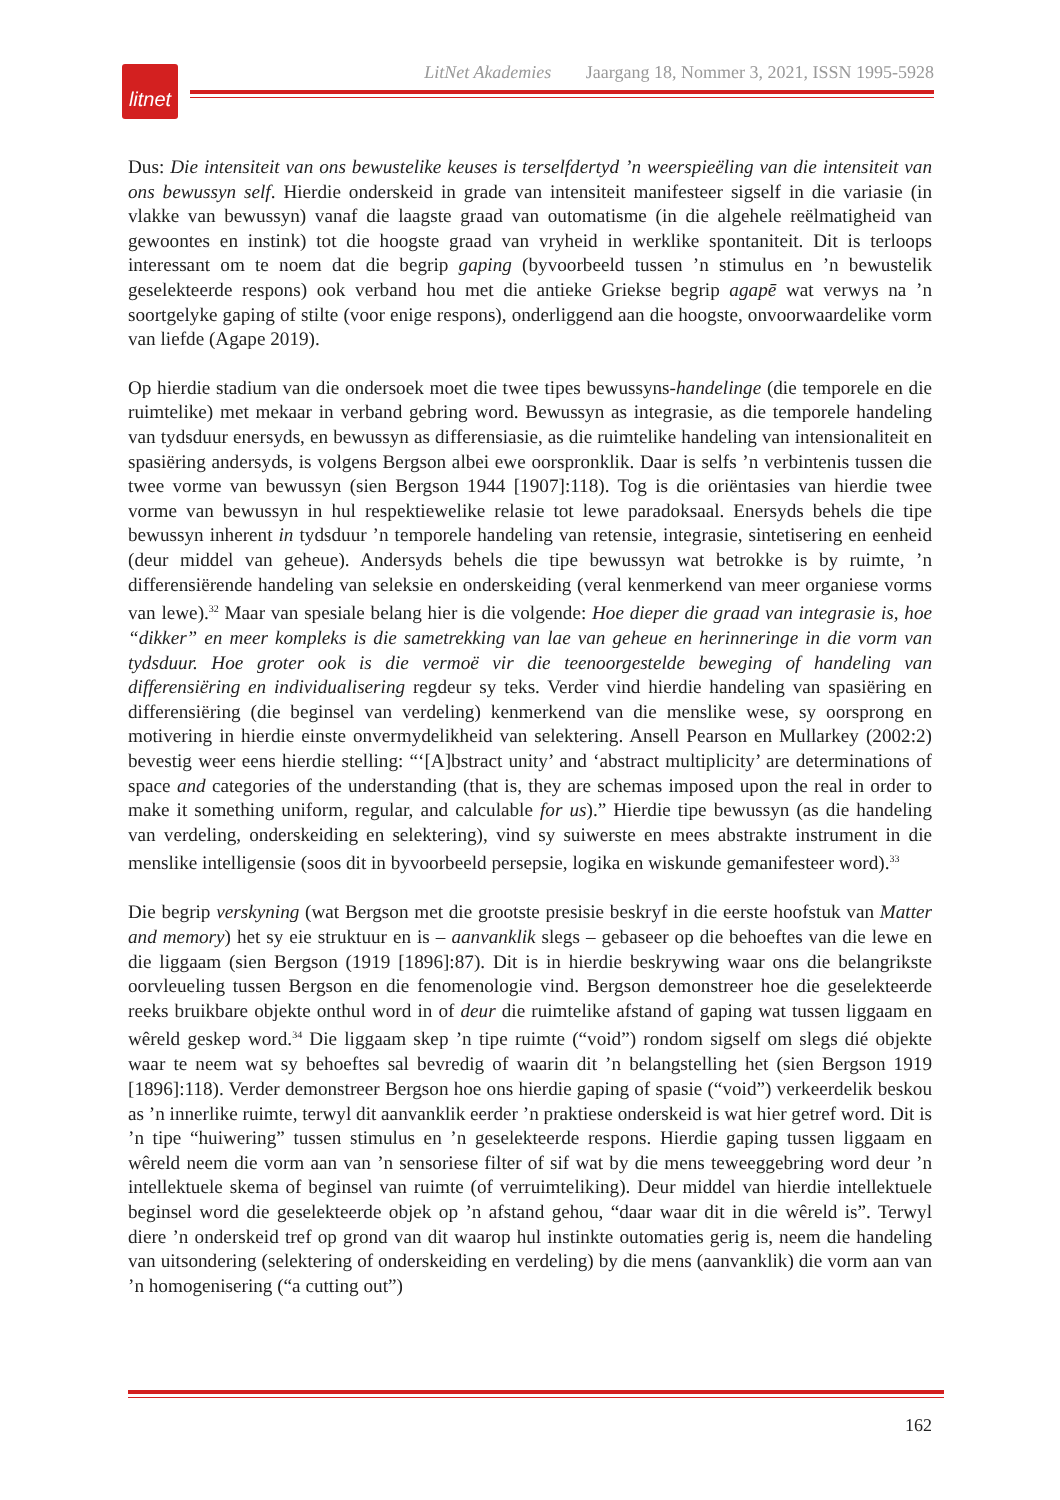litnet
LitNet Akademies Jaargang 18, Nommer 3, 2021, ISSN 1995-5928
Dus: Die intensiteit van ons bewustelike keuses is terselfdertyd ’n weerspieëling van die intensiteit van ons bewussyn self. Hierdie onderskeid in grade van intensiteit manifesteer sigself in die variasie (in vlakke van bewussyn) vanaf die laagste graad van outomatisme (in die algehele reëlmatigheid van gewoontes en instink) tot die hoogste graad van vryheid in werklike spontaniteit. Dit is terloops interessant om te noem dat die begrip gaping (byvoorbeeld tussen ’n stimulus en ’n bewustelik geselekteerde respons) ook verband hou met die antieke Griekse begrip agapē wat verwys na ’n soortgelyke gaping of stilte (voor enige respons), onderliggend aan die hoogste, onvoorwaardelike vorm van liefde (Agape 2019).
Op hierdie stadium van die ondersoek moet die twee tipes bewussyns-handelinge (die temporele en die ruimtelike) met mekaar in verband gebring word. Bewussyn as integrasie, as die temporele handeling van tydsduur enersyds, en bewussyn as differensiasie, as die ruimtelike handeling van intensionaliteit en spasiëring andersyds, is volgens Bergson albei ewe oorspronklik. Daar is selfs ’n verbintenis tussen die twee vorme van bewussyn (sien Bergson 1944 [1907]:118). Tog is die oriëntasies van hierdie twee vorme van bewussyn in hul respektiewelike relasie tot lewe paradoksaal. Enersyds behels die tipe bewussyn inherent in tydsduur ’n temporele handeling van retensie, integrasie, sintetisering en eenheid (deur middel van geheue). Andersyds behels die tipe bewussyn wat betrokke is by ruimte, ’n differensiërende handeling van seleksie en onderskeiding (veral kenmerkend van meer organiese vorms van lewe).<sup>32</sup> Maar van spesiale belang hier is die volgende: Hoe dieper die graad van integrasie is, hoe “dikker” en meer kompleks is die sametrekking van lae van geheue en herinneringe in die vorm van tydsduur. Hoe groter ook is die vermoë vir die teenoorgestelde beweging of handeling van differensiëring en individualisering regdeur sy teks. Verder vind hierdie handeling van spasiëring en differensiëring (die beginsel van verdeling) kenmerkend van die menslike wese, sy oorsprong en motivering in hierdie einste onvermydelikheid van selektering. Ansell Pearson en Mullarkey (2002:2) bevestig weer eens hierdie stelling: “‘[A]bstract unity’ and ‘abstract multiplicity’ are determinations of space and categories of the understanding (that is, they are schemas imposed upon the real in order to make it something uniform, regular, and calculable for us).” Hierdie tipe bewussyn (as die handeling van verdeling, onderskeiding en selektering), vind sy suiwerste en mees abstrakte instrument in die menslike intelligensie (soos dit in byvoorbeeld persepsie, logika en wiskunde gemanifesteer word).<sup>33</sup>
Die begrip verskyning (wat Bergson met die grootste presisie beskryf in die eerste hoofstuk van Matter and memory) het sy eie struktuur en is – aanvanklik slegs – gebaseer op die behoeftes van die lewe en die liggaam (sien Bergson (1919 [1896]:87). Dit is in hierdie beskrywing waar ons die belangrikste oorvleueling tussen Bergson en die fenomenologie vind. Bergson demonstreer hoe die geselekteerde reeks bruikbare objekte onthul word in of deur die ruimtelike afstand of gaping wat tussen liggaam en wêreld geskep word.<sup>34</sup> Die liggaam skep ’n tipe ruimte (“void”) rondom sigself om slegs dié objekte waar te neem wat sy behoeftes sal bevredig of waarin dit ’n belangstelling het (sien Bergson 1919 [1896]:118). Verder demonstreer Bergson hoe ons hierdie gaping of spasie (“void”) verkeerdelik beskou as ’n innerlike ruimte, terwyl dit aanvanklik eerder ’n praktiese onderskeid is wat hier getref word. Dit is ’n tipe “huiwering” tussen stimulus en ’n geselekteerde respons. Hierdie gaping tussen liggaam en wêreld neem die vorm aan van ’n sensoriese filter of sif wat by die mens teweeggebring word deur ’n intellektuele skema of beginsel van ruimte (of verruimteliking). Deur middel van hierdie intellektuele beginsel word die geselekteerde objek op ’n afstand gehou, “daar waar dit in die wêreld is”. Terwyl diere ’n onderskeid tref op grond van dit waarop hul instinkte outomaties gerig is, neem die handeling van uitsondering (selektering of onderskeiding en verdeling) by die mens (aanvanklik) die vorm aan van ’n homogenisering (“a cutting out”)
162